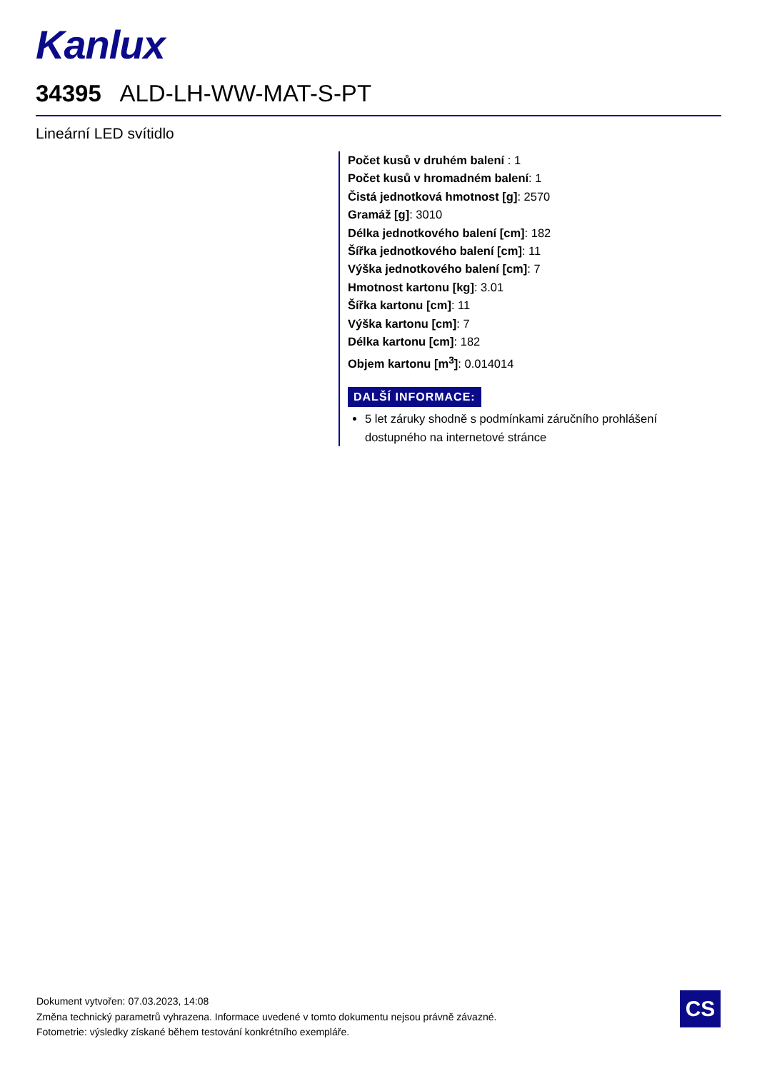Kanlux
34395 ALD-LH-WW-MAT-S-PT
Lineární LED svítidlo
Počet kusů v druhém balení : 1
Počet kusů v hromadném balení: 1
Čistá jednotková hmotnost [g]: 2570
Gramáž [g]: 3010
Délka jednotkového balení [cm]: 182
Šířka jednotkového balení [cm]: 11
Výška jednotkového balení [cm]: 7
Hmotnost kartonu [kg]: 3.01
Šířka kartonu [cm]: 11
Výška kartonu [cm]: 7
Délka kartonu [cm]: 182
Objem kartonu [m<sup>3</sup>]: 0.014014
DALŠÍ INFORMACE:
5 let záruky shodně s podmínkami záručního prohlášení dostupného na internetové stránce
Dokument vytvořen: 07.03.2023, 14:08
Změna technický parametrů vyhrazena. Informace uvedené v tomto dokumentu nejsou právně závazné.
Fotometrie: výsledky získané během testování konkrétního exempláře.
CS